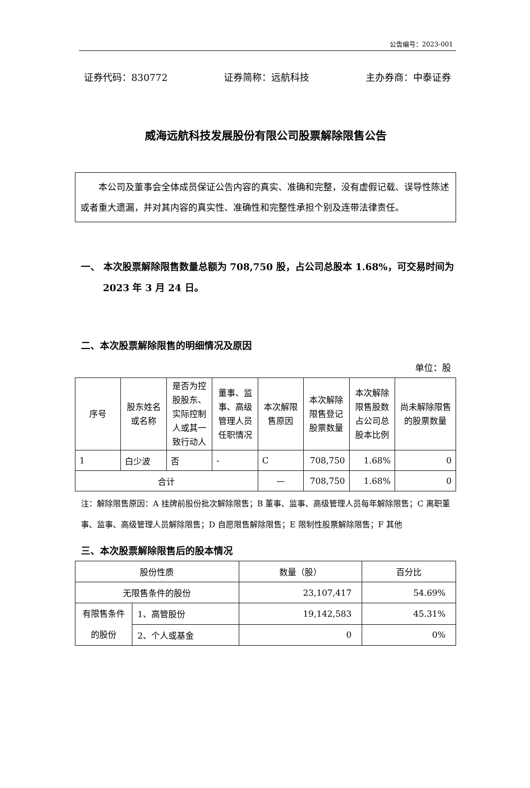公告编号：2023-001
证券代码：830772 证券简称：远航科技 主办券商：中泰证券
威海远航科技发展股份有限公司股票解除限售公告
本公司及董事会全体成员保证公告内容的真实、准确和完整，没有虚假记载、误导性陈述或者重大遗漏，并对其内容的真实性、准确性和完整性承担个别及连带法律责任。
一、 本次股票解除限售数量总额为 708,750 股，占公司总股本 1.68%，可交易时间为 2023 年 3 月 24 日。
二、本次股票解除限售的明细情况及原因
单位：股
| 序号 | 股东姓名或名称 | 是否为控股股东、实际控制人或其一致行动人 | 董事、监事、高级管理人员任职情况 | 本次解限售原因 | 本次解除限售登记股票数量 | 本次解除限售股数占公司总股本比例 | 尚未解除限售的股票数量 |
| --- | --- | --- | --- | --- | --- | --- | --- |
| 1 | 白少波 | 否 | - | C | 708,750 | 1.68% | 0 |
| 合计 | | | | — | 708,750 | 1.68% | 0 |
注：解除限售原因：A 挂牌前股份批次解除限售；B 董事、监事、高级管理人员每年解除限售；C 离职董事、监事、高级管理人员解除限售；D 自愿限售解除限售；E 限制性股票解除限售；F 其他
三、本次股票解除限售后的股本情况
| 股份性质 | | 数量（股） | 百分比 |
| --- | --- | --- | --- |
| 无限售条件的股份 | | 23,107,417 | 54.69% |
| 有限售条件的股份 | 1、高管股份 | 19,142,583 | 45.31% |
| | 2、个人或基金 | 0 | 0% |